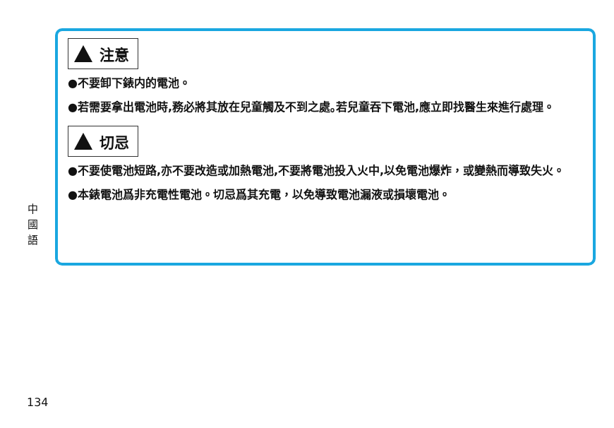中
國
語
注意
●不要卸下錶内的電池。
●若需要拿出電池時,務必將其放在兒童觸及不到之處｡若兒童吞下電池,應立即找醫生來進行處理。
切忌
●不要使電池短路,亦不要改造或加熱電池,不要將電池投入火中,以免電池爆炸，或變熱而導致失火。
●本錶電池爲非充電性電池。切忌爲其充電，以免導致電池漏液或損壞電池。
134